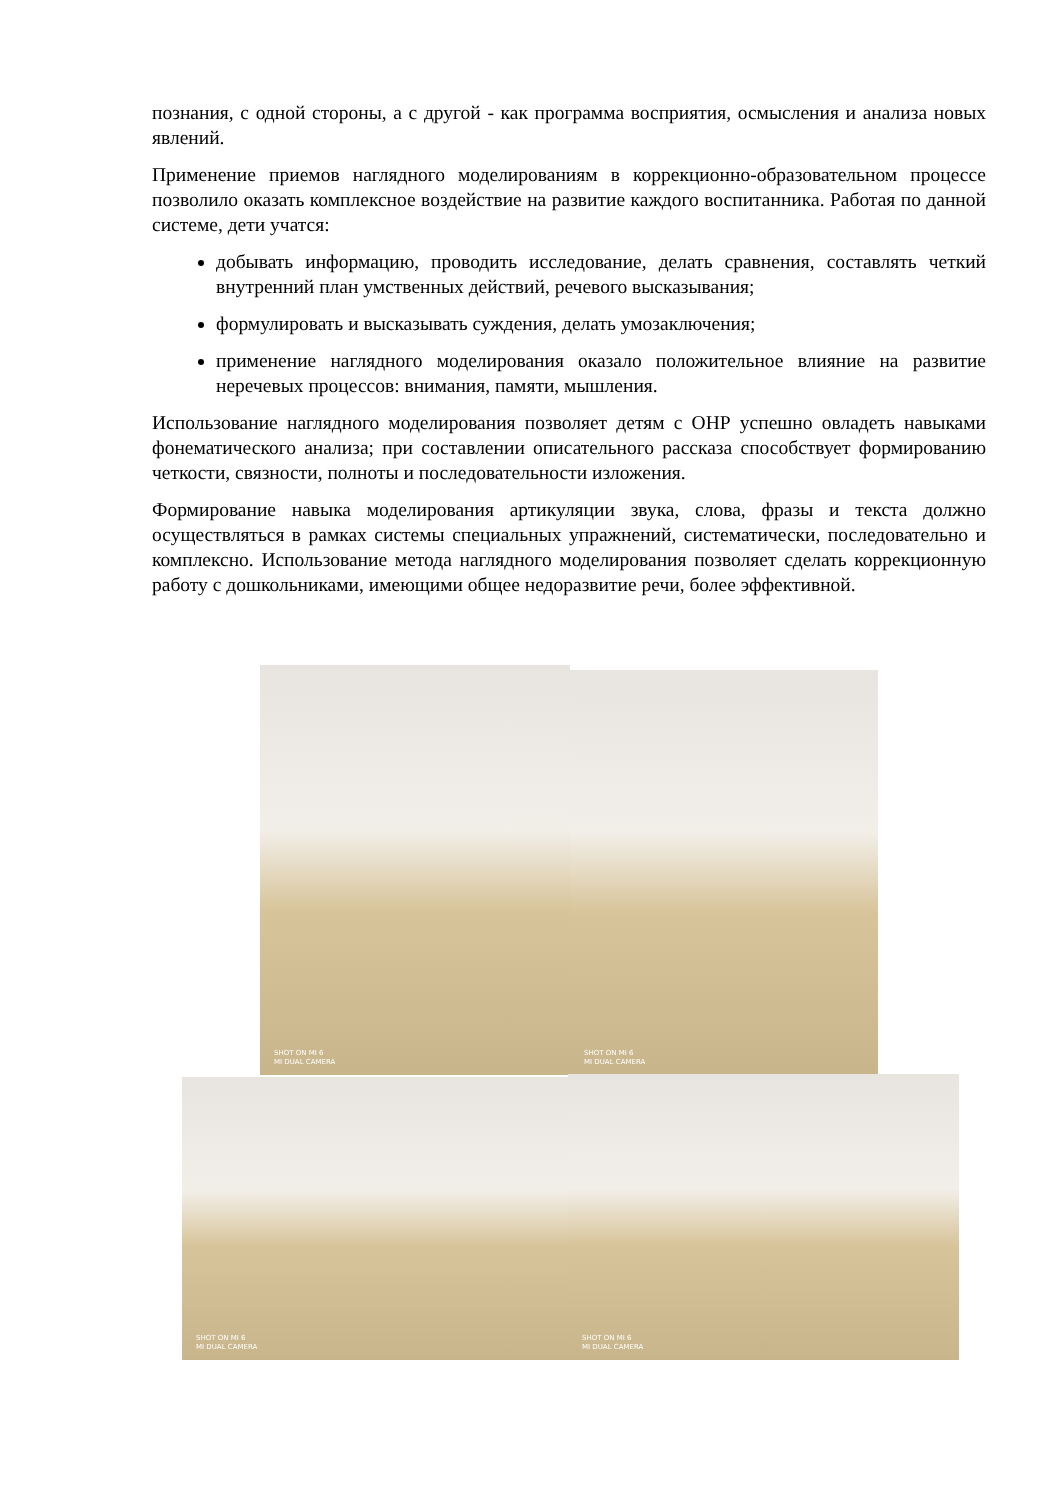познания, с одной стороны, а с другой - как программа восприятия, осмысления и анализа новых явлений.
Применение приемов наглядного моделированиям в коррекционно-образовательном процессе позволило оказать комплексное воздействие на развитие каждого воспитанника. Работая по данной системе, дети учатся:
добывать информацию, проводить исследование, делать сравнения, составлять четкий внутренний план умственных действий, речевого высказывания;
формулировать и высказывать суждения, делать умозаключения;
применение наглядного моделирования оказало положительное влияние на развитие неречевых процессов: внимания, памяти, мышления.
Использование наглядного моделирования позволяет детям с ОНР успешно овладеть навыками фонематического анализа; при составлении описательного рассказа способствует формированию четкости, связности, полноты и последовательности изложения.
Формирование навыка моделирования артикуляции звука, слова, фразы и текста должно осуществляться в рамках системы специальных упражнений, систематически, последовательно и комплексно. Использование метода наглядного моделирования позволяет сделать коррекционную работу с дошкольниками, имеющими общее недоразвитие речи, более эффективной.
SHOT ON MI 6
MI DUAL CAMERA
SHOT ON MI 6
MI DUAL CAMERA
SHOT ON MI 6
MI DUAL CAMERA
SHOT ON MI 6
MI DUAL CAMERA